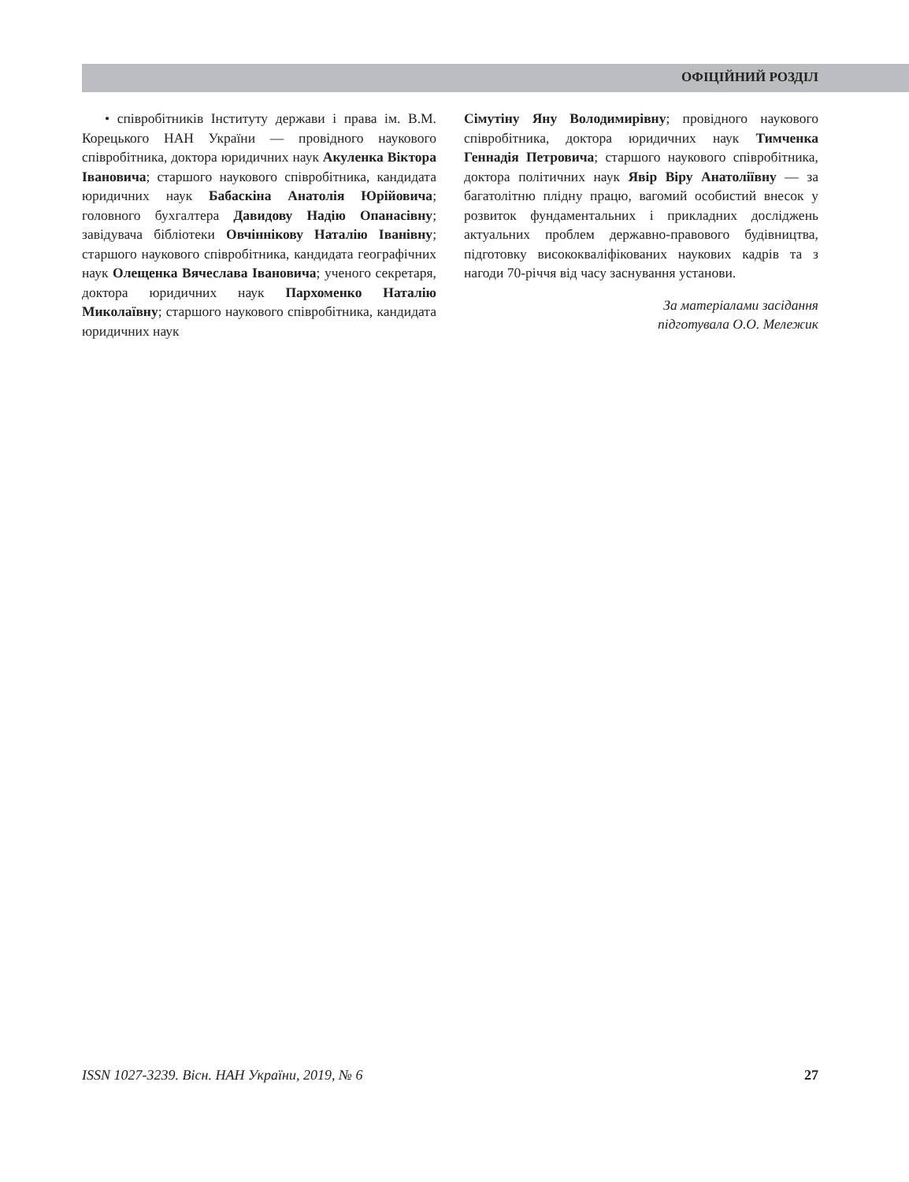ОФІЦІЙНИЙ РОЗДІЛ
• співробітників Інституту держави і права ім. В.М. Корецького НАН України — провідного наукового співробітника, доктора юридичних наук Акуленка Віктора Івановича; старшого наукового співробітника, кандидата юридичних наук Бабаскіна Анатолія Юрійовича; головного бухгалтера Давидову Надію Опанасівну; завідувача бібліотеки Овчіннікову Наталію Іванівну; старшого наукового співробітника, кандидата географічних наук Олещенка Вячеслава Івановича; ученого секретаря, доктора юридичних наук Пархоменко Наталію Миколаївну; старшого наукового співробітника, кандидата юридичних наук
Сімутіну Яну Володимирівну; провідного наукового співробітника, доктора юридичних наук Тимченка Геннадія Петровича; старшого наукового співробітника, доктора політичних наук Явір Віру Анатоліївну — за багатолітню плідну працю, вагомий особистий внесок у розвиток фундаментальних і прикладних досліджень актуальних проблем державно-правового будівництва, підготовку висококваліфікованих наукових кадрів та з нагоди 70-річчя від часу заснування установи.
За матеріалами засідання
підготувала О.О. Мележик
ISSN 1027-3239. Вісн. НАН України, 2019, № 6 27